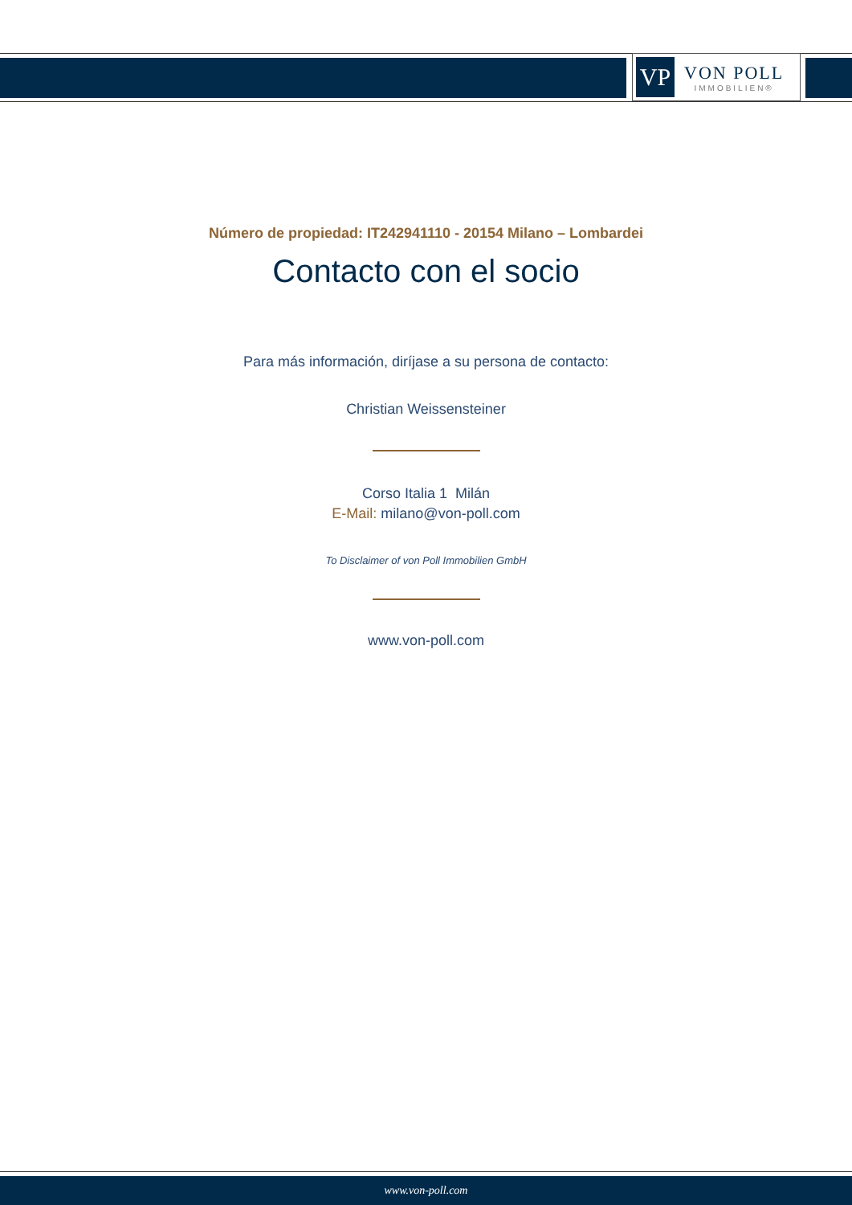VP
VON POLL
IMMOBILIEN®
Número de propiedad: IT242941110 - 20154 Milano – Lombardei
Contacto con el socio
Para más información, diríjase a su persona de contacto:
Christian Weissensteiner
Corso Italia 1 Milán
E-Mail: milano@von-poll.com
To Disclaimer of von Poll Immobilien GmbH
www.von-poll.com
www.von-poll.com